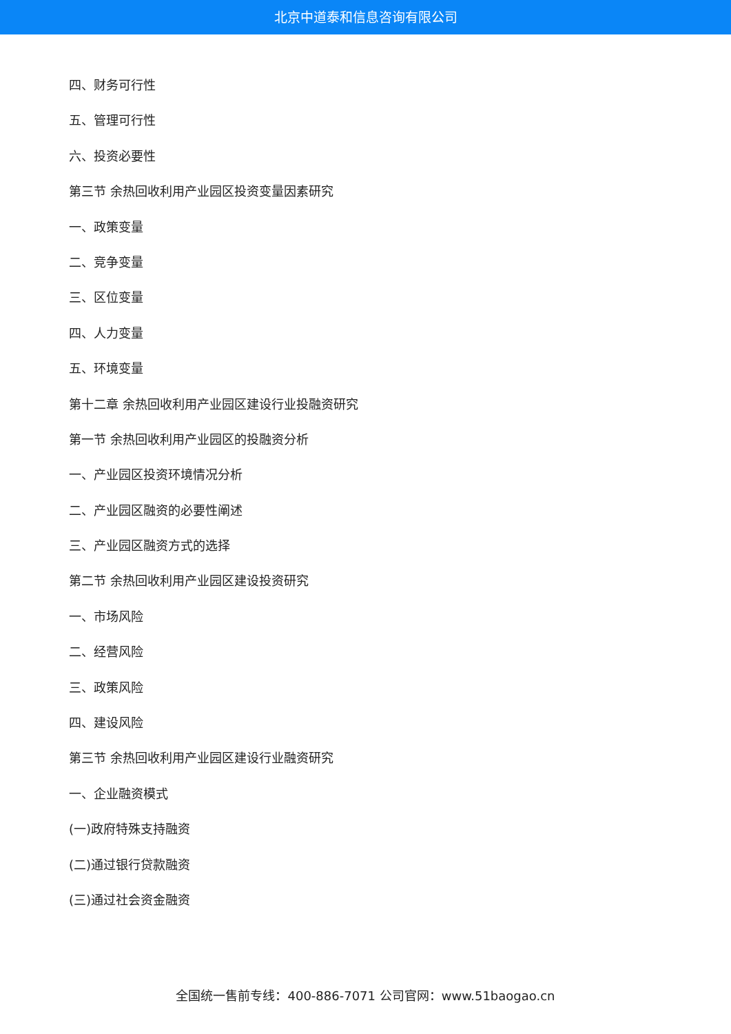北京中道泰和信息咨询有限公司
四、财务可行性
五、管理可行性
六、投资必要性
第三节 余热回收利用产业园区投资变量因素研究
一、政策变量
二、竞争变量
三、区位变量
四、人力变量
五、环境变量
第十二章 余热回收利用产业园区建设行业投融资研究
第一节 余热回收利用产业园区的投融资分析
一、产业园区投资环境情况分析
二、产业园区融资的必要性阐述
三、产业园区融资方式的选择
第二节 余热回收利用产业园区建设投资研究
一、市场风险
二、经营风险
三、政策风险
四、建设风险
第三节 余热回收利用产业园区建设行业融资研究
一、企业融资模式
(一)政府特殊支持融资
(二)通过银行贷款融资
(三)通过社会资金融资
全国统一售前专线：400-886-7071 公司官网：www.51baogao.cn